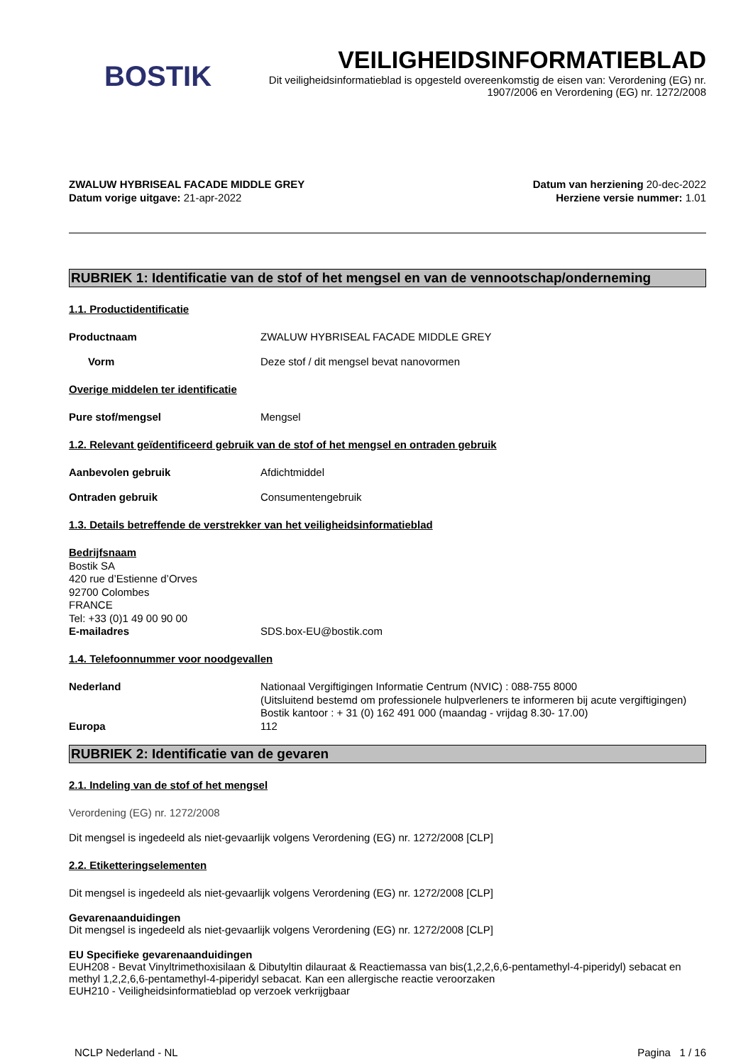BOSTIK
VEILIGHEIDSINFORMATIEBLAD
Dit veiligheidsinformatieblad is opgesteld overeenkomstig de eisen van: Verordening (EG) nr. 1907/2006 en Verordening (EG) nr. 1272/2008
ZWALUW HYBRISEAL FACADE MIDDLE GREY
Datum vorige uitgave: 21-apr-2022
Datum van herziening 20-dec-2022
Herziene versie nummer: 1.01
RUBRIEK 1: Identificatie van de stof of het mengsel en van de vennootschap/onderneming
1.1. Productidentificatie
Productnaam ZWALUW HYBRISEAL FACADE MIDDLE GREY
Vorm Deze stof / dit mengsel bevat nanovormen
Overige middelen ter identificatie
Pure stof/mengsel Mengsel
1.2. Relevant geïdentificeerd gebruik van de stof of het mengsel en ontraden gebruik
Aanbevolen gebruik Afdichtmiddel
Ontraden gebruik Consumentengebruik
1.3. Details betreffende de verstrekker van het veiligheidsinformatieblad
Bedrijfsnaam
Bostik SA
420 rue d’Estienne d’Orves
92700 Colombes
FRANCE
Tel: +33 (0)1 49 00 90 00
E-mailadres SDS.box-EU@bostik.com
1.4. Telefoonnummer voor noodgevallen
Nederland Nationaal Vergiftigingen Informatie Centrum (NVIC) : 088-755 8000
(Uitsluitend bestemd om professionele hulpverleners te informeren bij acute vergiftigingen)
Bostik kantoor : + 31 (0) 162 491 000 (maandag - vrijdag 8.30- 17.00)
Europa 112
RUBRIEK 2: Identificatie van de gevaren
2.1. Indeling van de stof of het mengsel
Verordening (EG) nr. 1272/2008
Dit mengsel is ingedeeld als niet-gevaarlijk volgens Verordening (EG) nr. 1272/2008 [CLP]
2.2. Etiketteringselementen
Dit mengsel is ingedeeld als niet-gevaarlijk volgens Verordening (EG) nr. 1272/2008 [CLP]
Gevarenaanduidingen
Dit mengsel is ingedeeld als niet-gevaarlijk volgens Verordening (EG) nr. 1272/2008 [CLP]
EU Specifieke gevarenaanduidingen
EUH208 - Bevat Vinyltrimethoxisilaan & Dibutyltin dilauraat & Reactiemassa van bis(1,2,2,6,6-pentamethyl-4-piperidyl) sebacat en methyl 1,2,2,6,6-pentamethyl-4-piperidyl sebacat. Kan een allergische reactie veroorzaken
EUH210 - Veiligheidsinformatieblad op verzoek verkrijgbaar
NCLP Nederland - NL Pagina 1 / 16